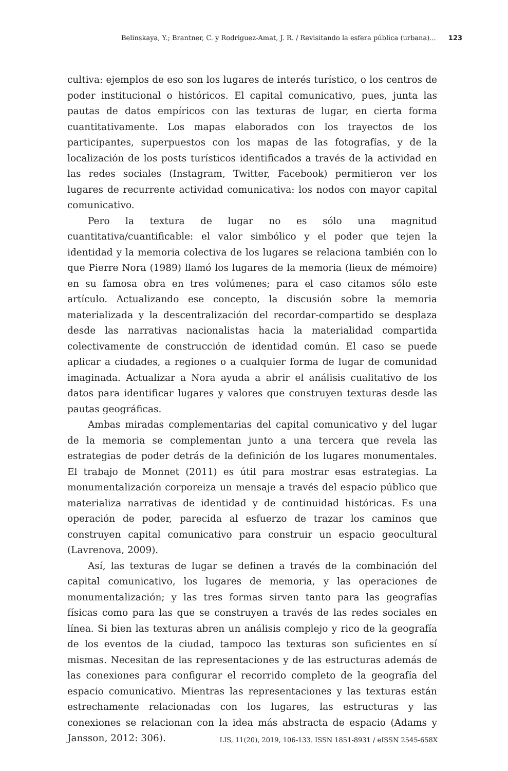Belinskaya, Y.; Brantner, C. y Rodriguez-Amat, J. R. / Revisitando la esfera pública (urbana)... 123
cultiva: ejemplos de eso son los lugares de interés turístico, o los centros de poder institucional o históricos. El capital comunicativo, pues, junta las pautas de datos empíricos con las texturas de lugar, en cierta forma cuantitativamente. Los mapas elaborados con los trayectos de los participantes, superpuestos con los mapas de las fotografías, y de la localización de los posts turísticos identificados a través de la actividad en las redes sociales (Instagram, Twitter, Facebook) permitieron ver los lugares de recurrente actividad comunicativa: los nodos con mayor capital comunicativo.
Pero la textura de lugar no es sólo una magnitud cuantitativa/cuantificable: el valor simbólico y el poder que tejen la identidad y la memoria colectiva de los lugares se relaciona también con lo que Pierre Nora (1989) llamó los lugares de la memoria (lieux de mémoire) en su famosa obra en tres volúmenes; para el caso citamos sólo este artículo. Actualizando ese concepto, la discusión sobre la memoria materializada y la descentralización del recordar-compartido se desplaza desde las narrativas nacionalistas hacia la materialidad compartida colectivamente de construcción de identidad común. El caso se puede aplicar a ciudades, a regiones o a cualquier forma de lugar de comunidad imaginada. Actualizar a Nora ayuda a abrir el análisis cualitativo de los datos para identificar lugares y valores que construyen texturas desde las pautas geográficas.
Ambas miradas complementarias del capital comunicativo y del lugar de la memoria se complementan junto a una tercera que revela las estrategias de poder detrás de la definición de los lugares monumentales. El trabajo de Monnet (2011) es útil para mostrar esas estrategias. La monumentalización corporeiza un mensaje a través del espacio público que materializa narrativas de identidad y de continuidad históricas. Es una operación de poder, parecida al esfuerzo de trazar los caminos que construyen capital comunicativo para construir un espacio geocultural (Lavrenova, 2009).
Así, las texturas de lugar se definen a través de la combinación del capital comunicativo, los lugares de memoria, y las operaciones de monumentalización; y las tres formas sirven tanto para las geografías físicas como para las que se construyen a través de las redes sociales en línea. Si bien las texturas abren un análisis complejo y rico de la geografía de los eventos de la ciudad, tampoco las texturas son suficientes en sí mismas. Necesitan de las representaciones y de las estructuras además de las conexiones para configurar el recorrido completo de la geografía del espacio comunicativo. Mientras las representaciones y las texturas están estrechamente relacionadas con los lugares, las estructuras y las conexiones se relacionan con la idea más abstracta de espacio (Adams y Jansson, 2012: 306).
LIS, 11(20), 2019, 106-133. ISSN 1851-8931 / eISSN 2545-658X